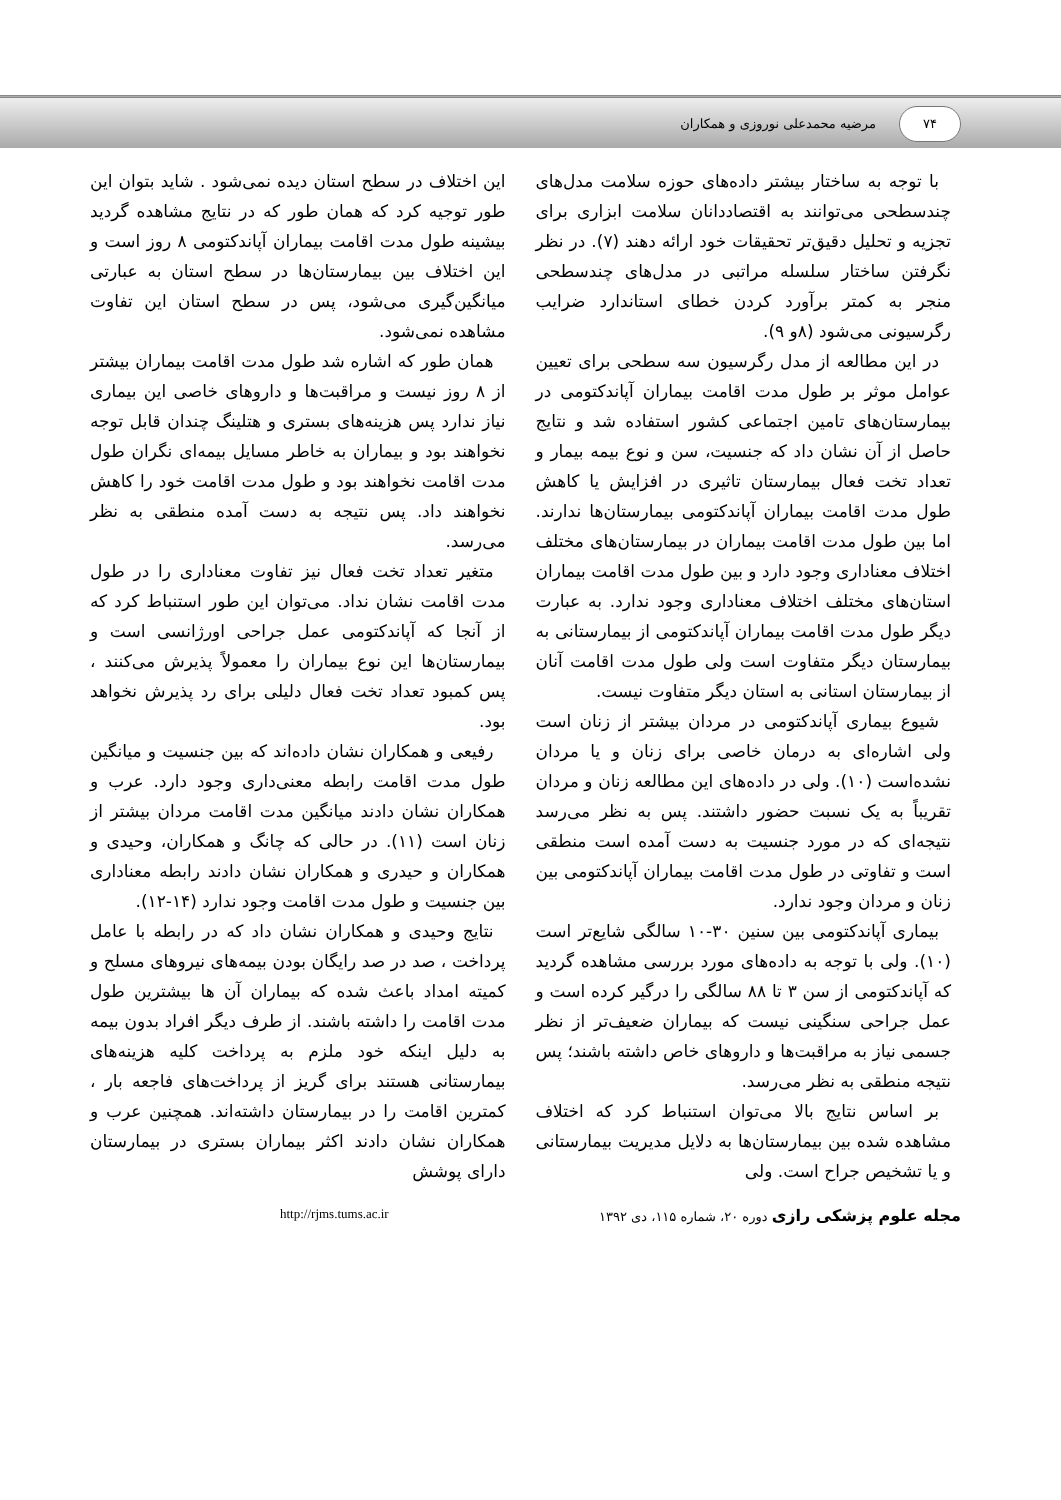۷۴
مرضیه محمدعلی نوروزی و همکاران
با توجه به ساختار بیشتر داده‌های حوزه سلامت مدل‌های چندسطحی می‌توانند به اقتصاددانان سلامت ابزاری برای تجزیه و تحلیل دقیق‌تر تحقیقات خود ارائه دهند (۷). در نظر نگرفتن ساختار سلسله مراتبی در مدل‌های چندسطحی منجر به کمتر برآورد کردن خطای استاندارد ضرایب رگرسیونی می‌شود (۸و ۹).
در این مطالعه از مدل رگرسیون سه سطحی برای تعیین عوامل موثر بر طول مدت اقامت بیماران آپاندکتومی در بیمارستان‌های تامین اجتماعی کشور استفاده شد و نتایج حاصل از آن نشان داد که جنسیت، سن و نوع بیمه بیمار و تعداد تخت فعال بیمارستان تاثیری در افزایش یا کاهش طول مدت اقامت بیماران آپاندکتومی بیمارستان‌ها ندارند. اما بین طول مدت اقامت بیماران در بیمارستان‌های مختلف اختلاف معناداری وجود دارد و بین طول مدت اقامت بیماران استان‌های مختلف اختلاف معناداری وجود ندارد. به عبارت دیگر طول مدت اقامت بیماران آپاندکتومی از بیمارستانی به بیمارستان دیگر متفاوت است ولی طول مدت اقامت آنان از بیمارستان استانی به استان دیگر متفاوت نیست.
شیوع بیماری آپاندکتومی در مردان بیشتر از زنان است ولی اشاره‌ای به درمان خاصی برای زنان و یا مردان نشده‌است (۱۰). ولی در داده‌های این مطالعه زنان و مردان تقریباً به یک نسبت حضور داشتند. پس به نظر می‌رسد نتیجه‌ای که در مورد جنسیت به دست آمده است منطقی است و تفاوتی در طول مدت اقامت بیماران آپاندکتومی بین زنان و مردان وجود ندارد.
بیماری آپاندکتومی بین سنین ۳۰-۱۰ سالگی شایع‌تر است (۱۰). ولی با توجه به داده‌های مورد بررسی مشاهده گردید که آپاندکتومی از سن ۳ تا ۸۸ سالگی را درگیر کرده است و عمل جراحی سنگینی نیست که بیماران ضعیف‌تر از نظر جسمی نیاز به مراقبت‌ها و داروهای خاص داشته باشند؛ پس نتیجه منطقی به نظر می‌رسد.
بر اساس نتایج بالا می‌توان استنباط کرد که اختلاف مشاهده شده بین بیمارستان‌ها به دلایل مدیریت بیمارستانی و یا تشخیص جراح است. ولی
این اختلاف در سطح استان دیده نمی‌شود . شاید بتوان این طور توجیه کرد که همان طور که در نتایج مشاهده گردید بیشینه طول مدت اقامت بیماران آپاندکتومی ۸ روز است و این اختلاف بین بیمارستان‌ها در سطح استان به عبارتی میانگین‌گیری می‌شود، پس در سطح استان این تفاوت مشاهده نمی‌شود.
همان طور که اشاره شد طول مدت اقامت بیماران بیشتر از ۸ روز نیست و مراقبت‌ها و داروهای خاصی این بیماری نیاز ندارد پس هزینه‌های بستری و هتلینگ چندان قابل توجه نخواهند بود و بیماران به خاطر مسایل بیمه‌ای نگران طول مدت اقامت نخواهند بود و طول مدت اقامت خود را کاهش نخواهند داد. پس نتیجه به دست آمده منطقی به نظر می‌رسد.
متغیر تعداد تخت فعال نیز تفاوت معناداری را در طول مدت اقامت نشان نداد. می‌توان این طور استنباط کرد که از آنجا که آپاندکتومی عمل جراحی اورژانسی است و بیمارستان‌ها این نوع بیماران را معمولاً پذیرش می‌کنند ، پس کمبود تعداد تخت فعال دلیلی برای رد پذیرش نخواهد بود.
رفیعی و همکاران نشان داده‌اند که بین جنسیت و میانگین طول مدت اقامت رابطه معنی‌داری وجود دارد. عرب و همکاران نشان دادند میانگین مدت اقامت مردان بیشتر از زنان است (۱۱). در حالی که چانگ و همکاران، وحیدی و همکاران و حیدری و همکاران نشان دادند رابطه معناداری بین جنسیت و طول مدت اقامت وجود ندارد (۱۴-۱۲).
نتایج وحیدی و همکاران نشان داد که در رابطه با عامل پرداخت ، صد در صد رایگان بودن بیمه‌های نیروهای مسلح و کمیته امداد باعث شده که بیماران آن ها بیشترین طول مدت اقامت را داشته باشند. از طرف دیگر افراد بدون بیمه به دلیل اینکه خود ملزم به پرداخت کلیه هزینه‌های بیمارستانی هستند برای گریز از پرداخت‌های فاجعه بار ، کمترین اقامت را در بیمارستان داشته‌اند. همچنین عرب و همکاران نشان دادند اکثر بیماران بستری در بیمارستان دارای پوشش
مجله علوم پزشکی رازی دوره ۲۰، شماره ۱۱۵، دی ۱۳۹۲
http://rjms.tums.ac.ir